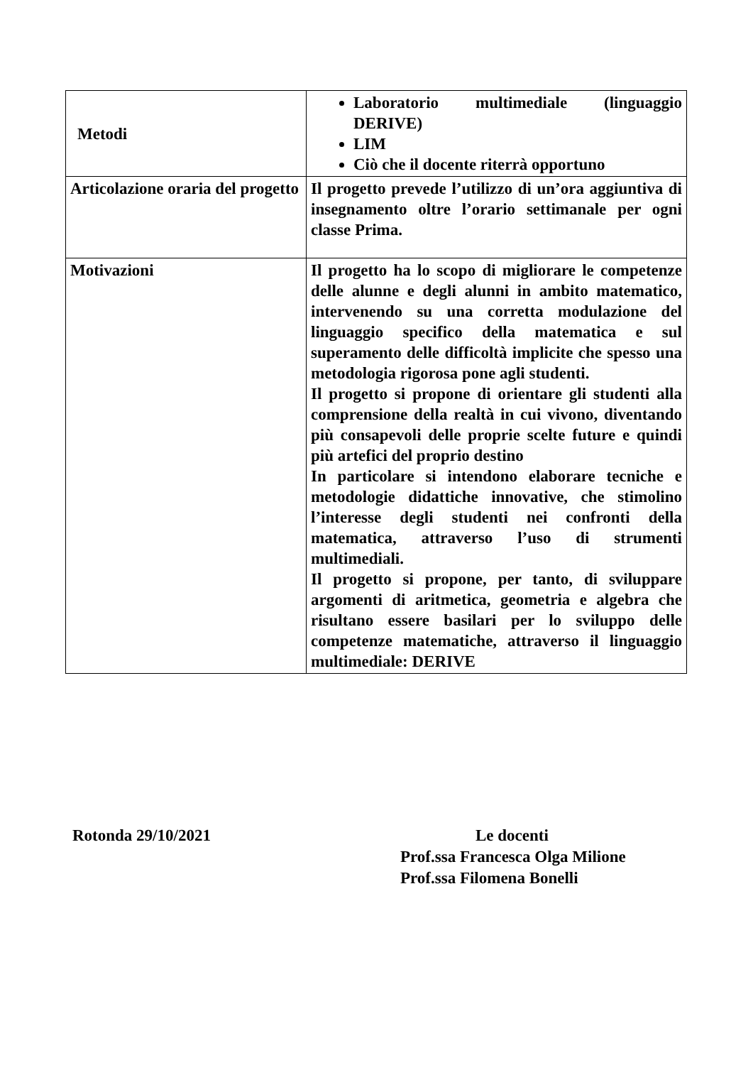| Metodi | Laboratorio multimediale (linguaggio DERIVE) LIM Ciò che il docente riterrà opportuno |
| Articolazione oraria del progetto | Il progetto prevede l’utilizzo di un’ora aggiuntiva di insegnamento oltre l’orario settimanale per ogni classe Prima. |
| Motivazioni | Il progetto ha lo scopo di migliorare le competenze delle alunne e degli alunni in ambito matematico, intervenendo su una corretta modulazione del linguaggio specifico della matematica e sul superamento delle difficoltà implicite che spesso una metodologia rigorosa pone agli studenti. Il progetto si propone di orientare gli studenti alla comprensione della realtà in cui vivono, diventando più consapevoli delle proprie scelte future e quindi più artefici del proprio destino In particolare si intendono elaborare tecniche e metodologie didattiche innovative, che stimolino l’interesse degli studenti nei confronti della matematica, attraverso l’uso di strumenti multimediali. Il progetto si propone, per tanto, di sviluppare argomenti di aritmetica, geometria e algebra che risultano essere basilari per lo sviluppo delle competenze matematiche, attraverso il linguaggio multimediale: DERIVE |
Rotonda 29/10/2021 Le docenti
Prof.ssa Francesca Olga Milione
Prof.ssa Filomena Bonelli